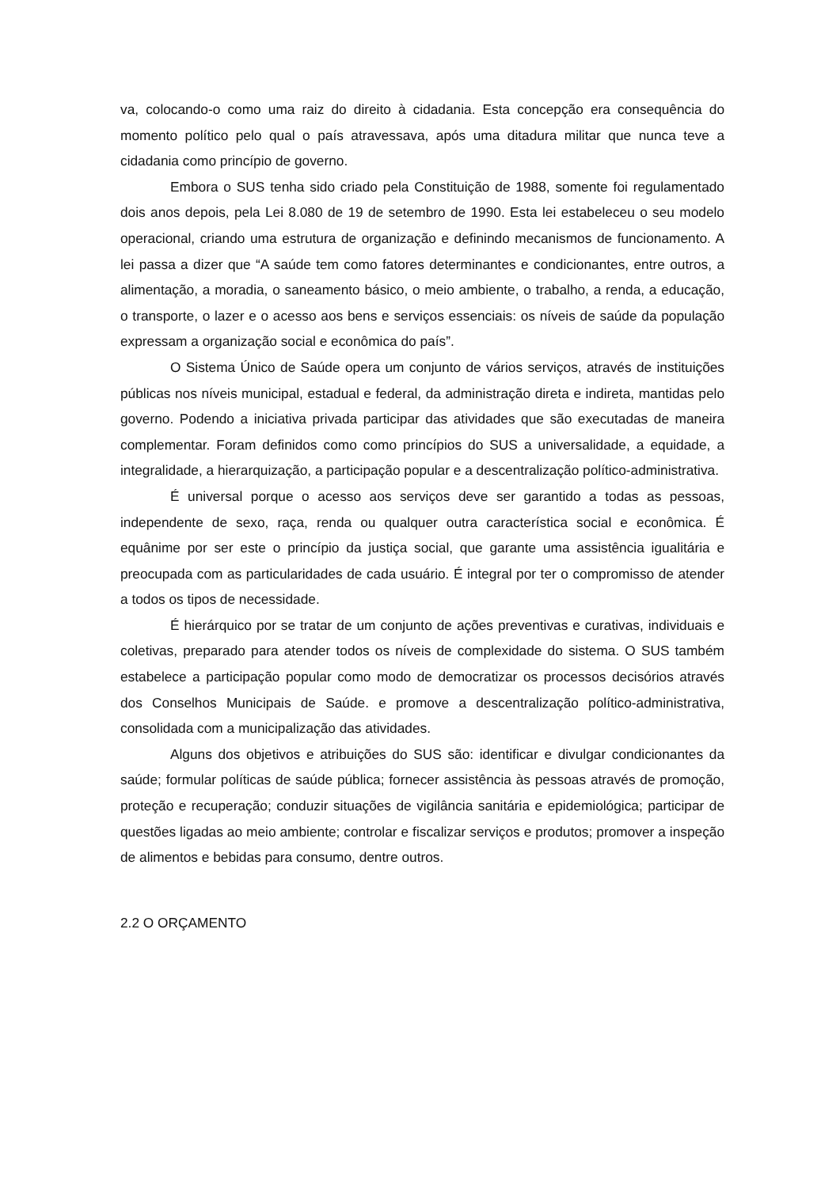va, colocando-o como uma raiz do direito à cidadania. Esta concepção era consequência do momento político pelo qual o país atravessava, após uma ditadura militar que nunca teve a cidadania como princípio de governo.
Embora o SUS tenha sido criado pela Constituição de 1988, somente foi regulamentado dois anos depois, pela Lei 8.080 de 19 de setembro de 1990. Esta lei estabeleceu o seu modelo operacional, criando uma estrutura de organização e definindo mecanismos de funcionamento. A lei passa a dizer que “A saúde tem como fatores determinantes e condicionantes, entre outros, a alimentação, a moradia, o saneamento básico, o meio ambiente, o trabalho, a renda, a educação, o transporte, o lazer e o acesso aos bens e serviços essenciais: os níveis de saúde da população expressam a organização social e econômica do país”.
O Sistema Único de Saúde opera um conjunto de vários serviços, através de instituições públicas nos níveis municipal, estadual e federal, da administração direta e indireta, mantidas pelo governo. Podendo a iniciativa privada participar das atividades que são executadas de maneira complementar. Foram definidos como como princípios do SUS a universalidade, a equidade, a integralidade, a hierarquização, a participação popular e a descentralização político-administrativa.
É universal porque o acesso aos serviços deve ser garantido a todas as pessoas, independente de sexo, raça, renda ou qualquer outra característica social e econômica. É equânime por ser este o princípio da justiça social, que garante uma assistência igualitária e preocupada com as particularidades de cada usuário. É integral por ter o compromisso de atender a todos os tipos de necessidade.
É hierárquico por se tratar de um conjunto de ações preventivas e curativas, individuais e coletivas, preparado para atender todos os níveis de complexidade do sistema. O SUS também estabelece a participação popular como modo de democratizar os processos decisórios através dos Conselhos Municipais de Saúde. e promove a descentralização político-administrativa, consolidada com a municipalização das atividades.
Alguns dos objetivos e atribuições do SUS são: identificar e divulgar condicionantes da saúde; formular políticas de saúde pública; fornecer assistência às pessoas através de promoção, proteção e recuperação; conduzir situações de vigilância sanitária e epidemiológica; participar de questões ligadas ao meio ambiente; controlar e fiscalizar serviços e produtos; promover a inspeção de alimentos e bebidas para consumo, dentre outros.
2.2 O ORÇAMENTO